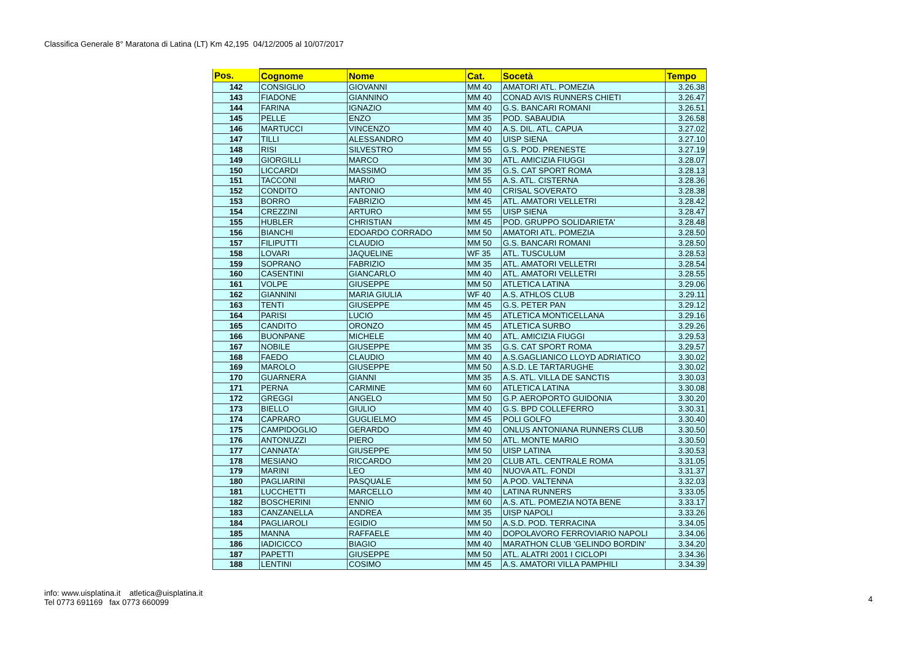Classifica Generale 8° Maratona di Latina (LT) Km 42,195 04/12/2005 al 10/07/2017
| Pos. | Cognome | Nome | Cat. | Socetà | Tempo |
| --- | --- | --- | --- | --- | --- |
| 142 | CONSIGLIO | GIOVANNI | MM 40 | AMATORI ATL. POMEZIA | 3.26.38 |
| 143 | FIADONE | GIANNINO | MM 40 | CONAD AVIS RUNNERS CHIETI | 3.26.47 |
| 144 | FARINA | IGNAZIO | MM 40 | G.S. BANCARI ROMANI | 3.26.51 |
| 145 | PELLE | ENZO | MM 35 | POD. SABAUDIA | 3.26.58 |
| 146 | MARTUCCI | VINCENZO | MM 40 | A.S. DIL. ATL. CAPUA | 3.27.02 |
| 147 | TILLI | ALESSANDRO | MM 40 | UISP SIENA | 3.27.10 |
| 148 | RISI | SILVESTRO | MM 55 | G.S. POD. PRENESTE | 3.27.19 |
| 149 | GIORGILLI | MARCO | MM 30 | ATL. AMICIZIA FIUGGI | 3.28.07 |
| 150 | LICCARDI | MASSIMO | MM 35 | G.S. CAT SPORT ROMA | 3.28.13 |
| 151 | TACCONI | MARIO | MM 55 | A.S. ATL. CISTERNA | 3.28.36 |
| 152 | CONDITO | ANTONIO | MM 40 | CRISAL SOVERATO | 3.28.38 |
| 153 | BORRO | FABRIZIO | MM 45 | ATL. AMATORI VELLETRI | 3.28.42 |
| 154 | CREZZINI | ARTURO | MM 55 | UISP SIENA | 3.28.47 |
| 155 | HUBLER | CHRISTIAN | MM 45 | POD. GRUPPO SOLIDARIETA' | 3.28.48 |
| 156 | BIANCHI | EDOARDO CORRADO | MM 50 | AMATORI ATL. POMEZIA | 3.28.50 |
| 157 | FILIPUTTI | CLAUDIO | MM 50 | G.S. BANCARI ROMANI | 3.28.50 |
| 158 | LOVARI | JAQUELINE | WF 35 | ATL. TUSCULUM | 3.28.53 |
| 159 | SOPRANO | FABRIZIO | MM 35 | ATL. AMATORI VELLETRI | 3.28.54 |
| 160 | CASENTINI | GIANCARLO | MM 40 | ATL. AMATORI VELLETRI | 3.28.55 |
| 161 | VOLPE | GIUSEPPE | MM 50 | ATLETICA LATINA | 3.29.06 |
| 162 | GIANNINI | MARIA GIULIA | WF 40 | A.S. ATHLOS CLUB | 3.29.11 |
| 163 | TENTI | GIUSEPPE | MM 45 | G.S. PETER PAN | 3.29.12 |
| 164 | PARISI | LUCIO | MM 45 | ATLETICA MONTICELLANA | 3.29.16 |
| 165 | CANDITO | ORONZO | MM 45 | ATLETICA SURBO | 3.29.26 |
| 166 | BUONPANE | MICHELE | MM 40 | ATL. AMICIZIA FIUGGI | 3.29.53 |
| 167 | NOBILE | GIUSEPPE | MM 35 | G.S. CAT SPORT ROMA | 3.29.57 |
| 168 | FAEDO | CLAUDIO | MM 40 | A.S.GAGLIANICO LLOYD ADRIATICO | 3.30.02 |
| 169 | MAROLO | GIUSEPPE | MM 50 | A.S.D. LE TARTARUGHE | 3.30.02 |
| 170 | GUARNERA | GIANNI | MM 35 | A.S. ATL. VILLA DE SANCTIS | 3.30.03 |
| 171 | PERNA | CARMINE | MM 60 | ATLETICA LATINA | 3.30.08 |
| 172 | GREGGI | ANGELO | MM 50 | G.P. AEROPORTO GUIDONIA | 3.30.20 |
| 173 | BIELLO | GIULIO | MM 40 | G.S. BPD COLLEFERRO | 3.30.31 |
| 174 | CAPRARO | GUGLIELMO | MM 45 | POLI GOLFO | 3.30.40 |
| 175 | CAMPIDOGLIO | GERARDO | MM 40 | ONLUS ANTONIANA RUNNERS CLUB | 3.30.50 |
| 176 | ANTONUZZI | PIERO | MM 50 | ATL. MONTE MARIO | 3.30.50 |
| 177 | CANNATA' | GIUSEPPE | MM 50 | UISP LATINA | 3.30.53 |
| 178 | MESIANO | RICCARDO | MM 20 | CLUB ATL. CENTRALE ROMA | 3.31.05 |
| 179 | MARINI | LEO | MM 40 | NUOVA ATL. FONDI | 3.31.37 |
| 180 | PAGLIARINI | PASQUALE | MM 50 | A.POD. VALTENNA | 3.32.03 |
| 181 | LUCCHETTI | MARCELLO | MM 40 | LATINA RUNNERS | 3.33.05 |
| 182 | BOSCHERINI | ENNIO | MM 60 | A.S. ATL. POMEZIA NOTA BENE | 3.33.17 |
| 183 | CANZANELLA | ANDREA | MM 35 | UISP NAPOLI | 3.33.26 |
| 184 | PAGLIAROLI | EGIDIO | MM 50 | A.S.D. POD. TERRACINA | 3.34.05 |
| 185 | MANNA | RAFFAELE | MM 40 | DOPOLAVORO FERROVIARIO NAPOLI | 3.34.06 |
| 186 | IADICICCO | BIAGIO | MM 40 | MARATHON CLUB 'GELINDO BORDIN' | 3.34.20 |
| 187 | PAPETTI | GIUSEPPE | MM 50 | ATL. ALATRI 2001 I CICLOPI | 3.34.36 |
| 188 | LENTINI | COSIMO | MM 45 | A.S. AMATORI VILLA PAMPHILI | 3.34.39 |
info: www.uisplatina.it atletica@uisplatina.it
Tel 0773 691169 fax 0773 660099
4